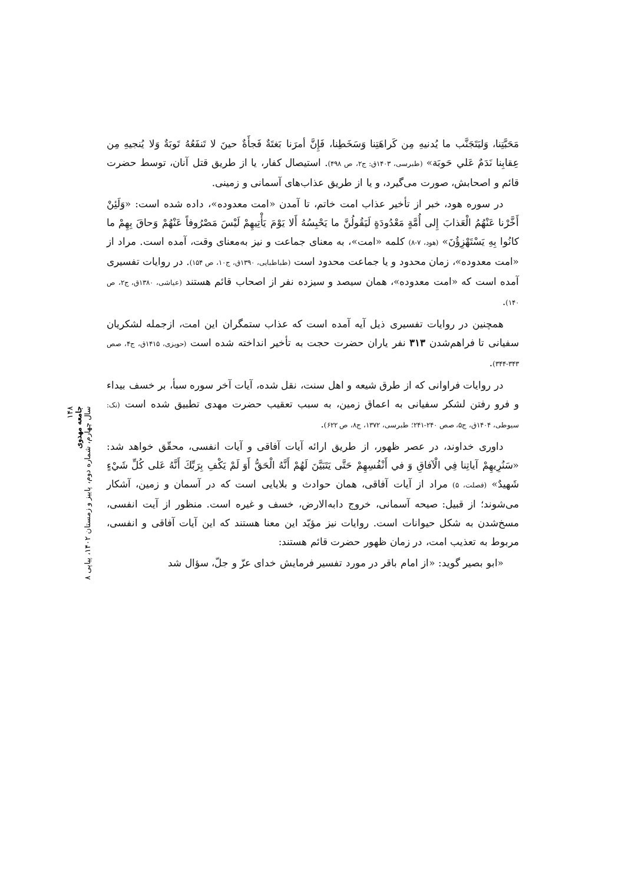مَحَبَّتِنا، وَليَتَجَنَّب ما يُدنيهِ مِن كَراهَتِنا وَسَخَطِنا، فَإِنَّ أمرَنا بَغتَةٌ فَجأَةٌ حينَ لا تَنفَعُهُ تَوبَةٌ وَلا يُنجيهِ مِن عِقابِنا نَدَمٌ عَلي حَوبَة» (طبرسی، ۱۴۰۳ق: ج۲، ص ۴۹۸). استیصال کفار، یا از طریق قتل آنان، توسط حضرت قائم و اصحابش، صورت می‌گیرد، و یا از طریق عذاب‌های آسمانی و زمینی.
در سوره هود، خبر از تأخیر عذاب امت خاتم، تا آمدن «امت معدوده»، داده شده است: «وَلَئِنْ أَخَّرْنا عَنْهُمُ الْعَذابَ إِلى أُمَّةٍ مَعْدُودَةٍ لَيَقُولُنَّ ما يَحْبِسُهُ أَلا يَوْمَ يَأْتِيهِمْ لَيْسَ مَصْرُوفاً عَنْهُمْ وَحاقَ بِهِمْ ما كانُوا بِهِ يَسْتَهْزِؤُنَ» (هود، ۷-۸) کلمه «امت»، به معنای جماعت و نیز به‌معنای وقت، آمده است. مراد از «امت معدوده»، زمان محدود و یا جماعت محدود است (طباطبایی، ۱۳۹۰ق، ج۱۰، ص ۱۵۴). در روایات تفسیری آمده است که «امت معدوده»، همان سیصد و سیزده نفر از اصحاب قائم هستند (عیاشی، ۱۳۸۰ق، ج۲، ص ۱۴۰).
همچنین در روایات تفسیری ذیل آیه آمده است که عذاب ستمگران این امت، ازجمله لشکریان سفیانی تا فراهم‌شدن ۳۱۳ نفر یاران حضرت حجت به تأخیر انداخته شده است (حویزی، ۱۴۱۵ق، ج۴، صص ۳۴۳-۳۴۴).
در روایات فراوانی که از طرق شیعه و اهل سنت، نقل شده، آیات آخر سوره سبأ، بر خسف بیداء و فرو رفتن لشکر سفیانی به اعماق زمین، به سبب تعقیب حضرت مهدی تطبیق شده است (نک: سیوطی، ۱۴۰۴ق، ج۵، صص ۲۴۰-۲۴۱؛ طبرسی، ۱۳۷۲، ج۸، ص ۶۲۲).
داوری خداوند، در عصر ظهور، از طریق ارائه آیات آفاقی و آیات انفسی، محقّق خواهد شد: «سَنُرِيهِمْ آياتِنا فِي الْآفاقِ وَ في أَنْفُسِهِمْ حَتَّى يَتَبَيَّنَ لَهُمْ أَنَّهُ الْحَقُّ أَوَ لَمْ يَكْفِ بِرَبِّكَ أَنَّهُ عَلى كُلِّ شَيْءٍ شَهيدٌ» (فصلت، ۵) مراد از آیات آفاقی، همان حوادث و بلایایی است که در آسمان و زمین، آشکار می‌شوند؛ از قبیل: صیحه آسمانی، خروج دابه‌الارض، خسف و غیره است. منظور از آیت انفسی، مسخ‌شدن به شکل حیوانات است. روایات نیز مؤیّد این معنا هستند که این آیات آفاقی و انفسی، مربوط به تعذیب امت، در زمان ظهور حضرت قائم هستند:
«ابو بصیر گوید: «از امام باقر در مورد تفسیر فرمایش خدای عزّ و جلّ، سؤال شد
۱۴۸
جامعه مهدوی
سال چهارم، شماره دوم، پاییز و زمستان ۱۴۰۲، پیاپی ۸